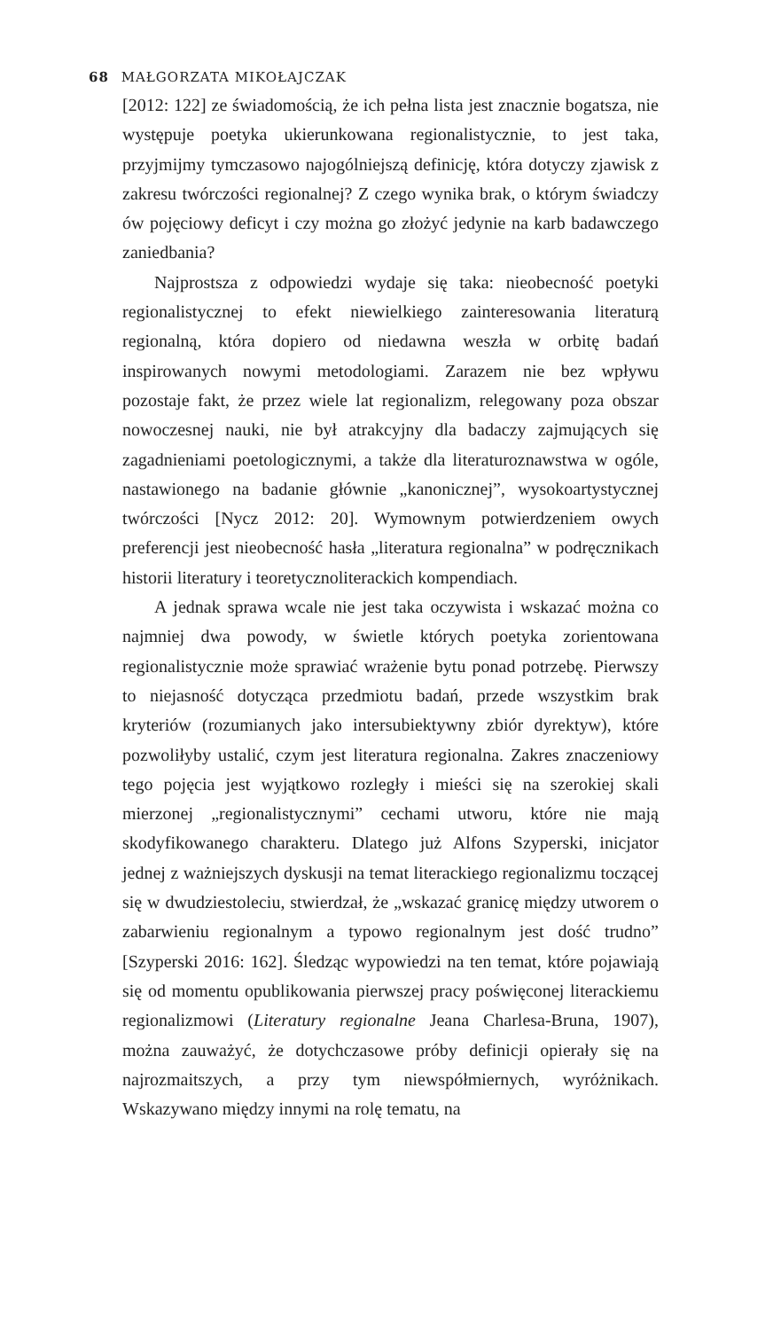68 MAŁGORZATA MIKOŁAJCZAK
[2012: 122] ze świadomością, że ich pełna lista jest znacznie bogatsza, nie występuje poetyka ukierunkowana regionalistycznie, to jest taka, przyjmijmy tymczasowo najogólniejszą definicję, która dotyczy zjawisk z zakresu twórczości regionalnej? Z czego wynika brak, o którym świadczy ów pojęciowy deficyt i czy można go złożyć jedynie na karb badawczego zaniedbania?
Najprostsza z odpowiedzi wydaje się taka: nieobecność poetyki regionalistycznej to efekt niewielkiego zainteresowania literaturą regionalną, która dopiero od niedawna weszła w orbitę badań inspirowanych nowymi metodologiami. Zarazem nie bez wpływu pozostaje fakt, że przez wiele lat regionalizm, relegowany poza obszar nowoczesnej nauki, nie był atrakcyjny dla badaczy zajmujących się zagadnieniami poetologicznymi, a także dla literaturoznawstwa w ogóle, nastawionego na badanie głównie „kanonicznej”, wysokoartystycznej twórczości [Nycz 2012: 20]. Wymownym potwierdzeniem owych preferencji jest nieobecność hasła „literatura regionalna” w podręcznikach historii literatury i teoretycznoliterackich kompendiach.
A jednak sprawa wcale nie jest taka oczywista i wskazać można co najmniej dwa powody, w świetle których poetyka zorientowana regionalistycznie może sprawiać wrażenie bytu ponad potrzebę. Pierwszy to niejasność dotycząca przedmiotu badań, przede wszystkim brak kryteriów (rozumianych jako intersubiektywny zbiór dyrektyw), które pozwoliłyby ustalić, czym jest literatura regionalna. Zakres znaczeniowy tego pojęcia jest wyjątkowo rozległy i mieści się na szerokiej skali mierzonej „regionalistycznymi” cechami utworu, które nie mają skodyfikowanego charakteru. Dlatego już Alfons Szyperski, inicjator jednej z ważniejszych dyskusji na temat literackiego regionalizmu toczącej się w dwudziestoleciu, stwierdzał, że „wskazać granicę między utworem o zabarwieniu regionalnym a typowo regionalnym jest dość trudno” [Szyperski 2016: 162]. Śledząc wypowiedzi na ten temat, które pojawiają się od momentu opublikowania pierwszej pracy poświęconej literackiemu regionalizmowi (Literatury regionalne Jeana Charlesa-Bruna, 1907), można zauważyć, że dotychczasowe próby definicji opierały się na najrozmaitszych, a przy tym niewspółmiernych, wyróżnikach. Wskazywano między innymi na rolę tematu, na